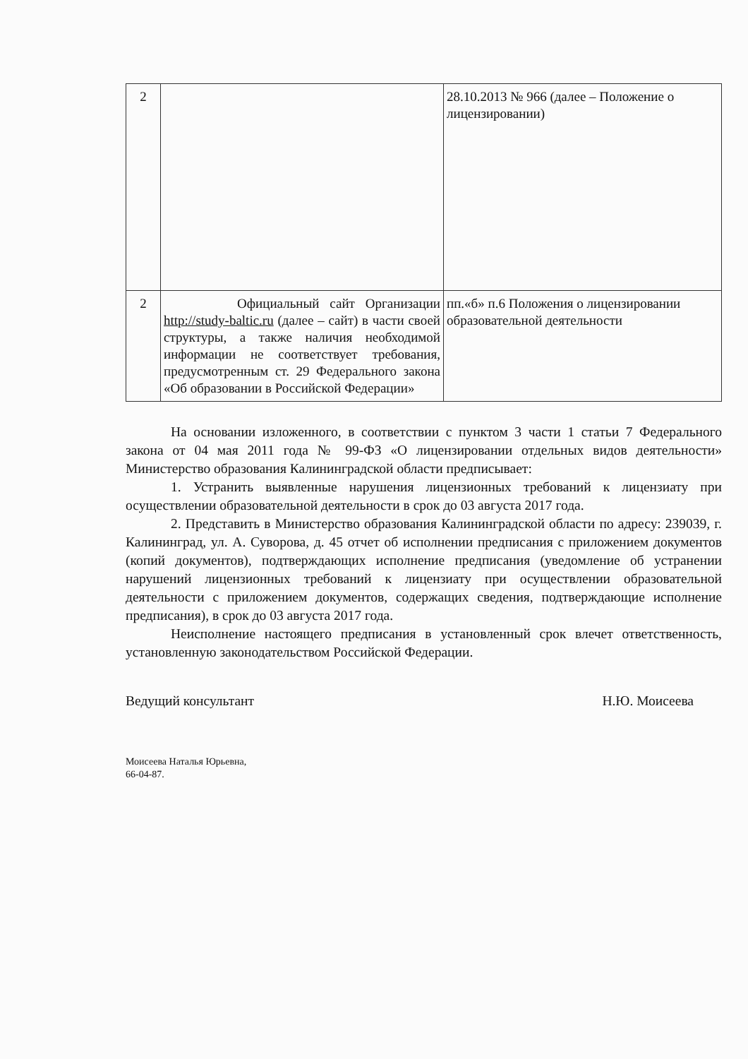| 2 | | 28.10.2013 № 966 (далее – Положение о лицензировании) |
| 2 | Официальный сайт Организации http://study-baltic.ru (далее – сайт) в части своей структуры, а также наличия необходимой информации не соответствует требования, предусмотренным ст. 29 Федерального закона «Об образовании в Российской Федерации» | пп.«б» п.6 Положения о лицензировании образовательной деятельности |
На основании изложенного, в соответствии с пунктом 3 части 1 статьи 7 Федерального закона от 04 мая 2011 года № 99-ФЗ «О лицензировании отдельных видов деятельности» Министерство образования Калининградской области предписывает:
1. Устранить выявленные нарушения лицензионных требований к лицензиату при осуществлении образовательной деятельности в срок до 03 августа 2017 года.
2. Представить в Министерство образования Калининградской области по адресу: 239039, г. Калининград, ул. А. Суворова, д. 45 отчет об исполнении предписания с приложением документов (копий документов), подтверждающих исполнение предписания (уведомление об устранении нарушений лицензионных требований к лицензиату при осуществлении образовательной деятельности с приложением документов, содержащих сведения, подтверждающие исполнение предписания), в срок до 03 августа 2017 года.
Неисполнение настоящего предписания в установленный срок влечет ответственность, установленную законодательством Российской Федерации.
Ведущий консультант Н.Ю. Моисеева
Моисеева Наталья Юрьевна,
66-04-87.